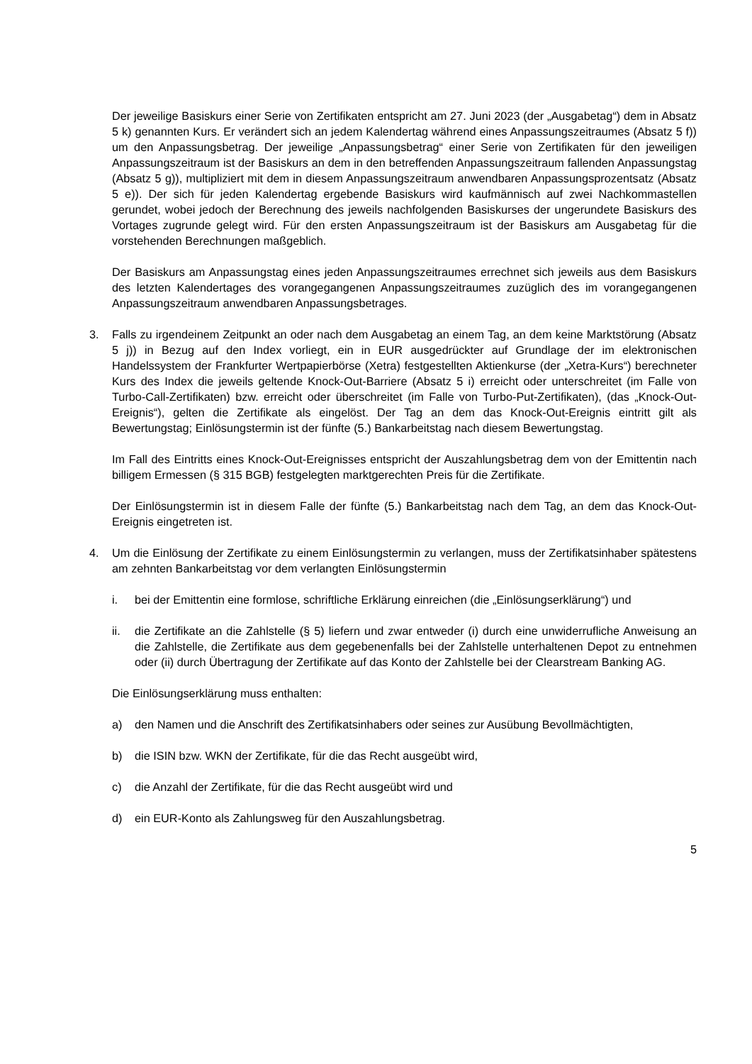Der jeweilige Basiskurs einer Serie von Zertifikaten entspricht am 27. Juni 2023 (der „Ausgabetag“) dem in Absatz 5 k) genannten Kurs. Er verändert sich an jedem Kalendertag während eines Anpassungszeitraumes (Absatz 5 f)) um den Anpassungsbetrag. Der jeweilige „Anpassungsbetrag“ einer Serie von Zertifikaten für den jeweiligen Anpassungszeitraum ist der Basiskurs an dem in den betreffenden Anpassungszeitraum fallenden Anpassungstag (Absatz 5 g)), multipliziert mit dem in diesem Anpassungszeitraum anwendbaren Anpassungsprozentsatz (Absatz 5 e)). Der sich für jeden Kalendertag ergebende Basiskurs wird kaufmännisch auf zwei Nachkommastellen gerundet, wobei jedoch der Berechnung des jeweils nachfolgenden Basiskurses der ungerundete Basiskurs des Vortages zugrunde gelegt wird. Für den ersten Anpassungszeitraum ist der Basiskurs am Ausgabetag für die vorstehenden Berechnungen maßgeblich.
Der Basiskurs am Anpassungstag eines jeden Anpassungszeitraumes errechnet sich jeweils aus dem Basiskurs des letzten Kalendertages des vorangegangenen Anpassungszeitraumes zuzüglich des im vorangegangenen Anpassungszeitraum anwendbaren Anpassungsbetrages.
3. Falls zu irgendeinem Zeitpunkt an oder nach dem Ausgabetag an einem Tag, an dem keine Marktstörung (Absatz 5 j)) in Bezug auf den Index vorliegt, ein in EUR ausgedrückter auf Grundlage der im elektronischen Handelssystem der Frankfurter Wertpapierbörse (Xetra) festgestellten Aktienkurse (der „Xetra-Kurs“) berechneter Kurs des Index die jeweils geltende Knock-Out-Barriere (Absatz 5 i) erreicht oder unterschreitet (im Falle von Turbo-Call-Zertifikaten) bzw. erreicht oder überschreitet (im Falle von Turbo-Put-Zertifikaten), (das „Knock-Out-Ereignis“), gelten die Zertifikate als eingelöst. Der Tag an dem das Knock-Out-Ereignis eintritt gilt als Bewertungstag; Einlösungstermin ist der fünfte (5.) Bankarbeitstag nach diesem Bewertungstag.
Im Fall des Eintritts eines Knock-Out-Ereignisses entspricht der Auszahlungsbetrag dem von der Emittentin nach billigem Ermessen (§ 315 BGB) festgelegten marktgerechten Preis für die Zertifikate.
Der Einlösungstermin ist in diesem Falle der fünfte (5.) Bankarbeitstag nach dem Tag, an dem das Knock-Out-Ereignis eingetreten ist.
4. Um die Einlösung der Zertifikate zu einem Einlösungstermin zu verlangen, muss der Zertifikatsinhaber spätestens am zehnten Bankarbeitstag vor dem verlangten Einlösungstermin
i. bei der Emittentin eine formlose, schriftliche Erklärung einreichen (die „Einlösungserklärung“) und
ii. die Zertifikate an die Zahlstelle (§ 5) liefern und zwar entweder (i) durch eine unwiderrufliche Anweisung an die Zahlstelle, die Zertifikate aus dem gegebenenfalls bei der Zahlstelle unterhaltenen Depot zu entnehmen oder (ii) durch Übertragung der Zertifikate auf das Konto der Zahlstelle bei der Clearstream Banking AG.
Die Einlösungserklärung muss enthalten:
a) den Namen und die Anschrift des Zertifikatsinhabers oder seines zur Ausübung Bevollmächtigten,
b) die ISIN bzw. WKN der Zertifikate, für die das Recht ausgeübt wird,
c) die Anzahl der Zertifikate, für die das Recht ausgeübt wird und
d) ein EUR-Konto als Zahlungsweg für den Auszahlungsbetrag.
5